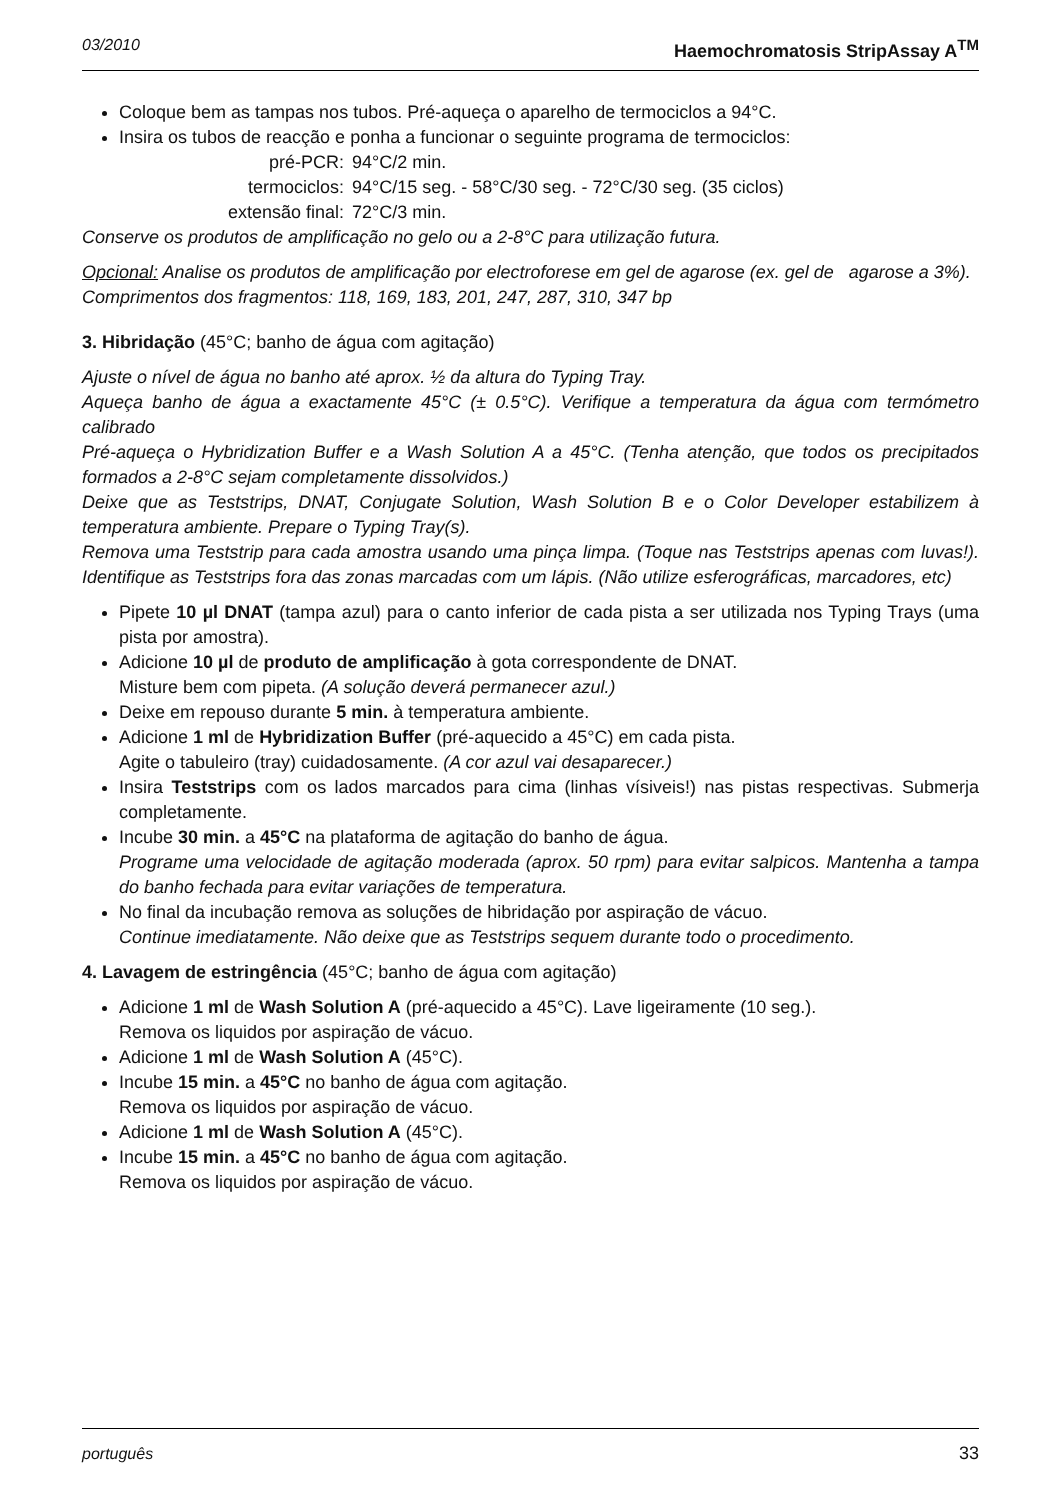03/2010 Haemochromatosis StripAssay A<sup>TM</sup>
Coloque bem as tampas nos tubos. Pré-aqueça o aparelho de termociclos a 94°C.
Insira os tubos de reacção e ponha a funcionar o seguinte programa de termociclos:
pré-PCR:
94°C/2 min.
termociclos:
94°C/15 seg. - 58°C/30 seg. - 72°C/30 seg. (35 ciclos)
extensão final:
72°C/3 min.
Conserve os produtos de amplificação no gelo ou a 2-8°C para utilização futura.
Opcional: Analise os produtos de amplificação por electroforese em gel de agarose (ex. gel de agarose a 3%).
Comprimentos dos fragmentos: 118, 169, 183, 201, 247, 287, 310, 347 bp
3. Hibridação (45°C; banho de água com agitação)
Ajuste o nível de água no banho até aprox. ½ da altura do Typing Tray.
Aqueça banho de água a exactamente 45°C (± 0.5°C). Verifique a temperatura da água com termómetro calibrado
Pré-aqueça o Hybridization Buffer e a Wash Solution A a 45°C. (Tenha atenção, que todos os precipitados formados a 2-8°C sejam completamente dissolvidos.)
Deixe que as Teststrips, DNAT, Conjugate Solution, Wash Solution B e o Color Developer estabilizem à temperatura ambiente. Prepare o Typing Tray(s).
Remova uma Teststrip para cada amostra usando uma pinça limpa. (Toque nas Teststrips apenas com luvas!). Identifique as Teststrips fora das zonas marcadas com um lápis. (Não utilize esferográficas, marcadores, etc)
Pipete 10 µl DNAT (tampa azul) para o canto inferior de cada pista a ser utilizada nos Typing Trays (uma pista por amostra).
Adicione 10 µl de produto de amplificação à gota correspondente de DNAT.
Misture bem com pipeta. (A solução deverá permanecer azul.)
Deixe em repouso durante 5 min. à temperatura ambiente.
Adicione 1 ml de Hybridization Buffer (pré-aquecido a 45°C) em cada pista.
Agite o tabuleiro (tray) cuidadosamente. (A cor azul vai desaparecer.)
Insira Teststrips com os lados marcados para cima (linhas vísiveis!) nas pistas respectivas. Submerja completamente.
Incube 30 min. a 45°C na plataforma de agitação do banho de água.
Programe uma velocidade de agitação moderada (aprox. 50 rpm) para evitar salpicos. Mantenha a tampa do banho fechada para evitar variações de temperatura.
No final da incubação remova as soluções de hibridação por aspiração de vácuo.
Continue imediatamente. Não deixe que as Teststrips sequem durante todo o procedimento.
4. Lavagem de estringência (45°C; banho de água com agitação)
Adicione 1 ml de Wash Solution A (pré-aquecido a 45°C). Lave ligeiramente (10 seg.).
Remova os liquidos por aspiração de vácuo.
Adicione 1 ml de Wash Solution A (45°C).
Incube 15 min. a 45°C no banho de água com agitação.
Remova os liquidos por aspiração de vácuo.
Adicione 1 ml de Wash Solution A (45°C).
Incube 15 min. a 45°C no banho de água com agitação.
Remova os liquidos por aspiração de vácuo.
português 33